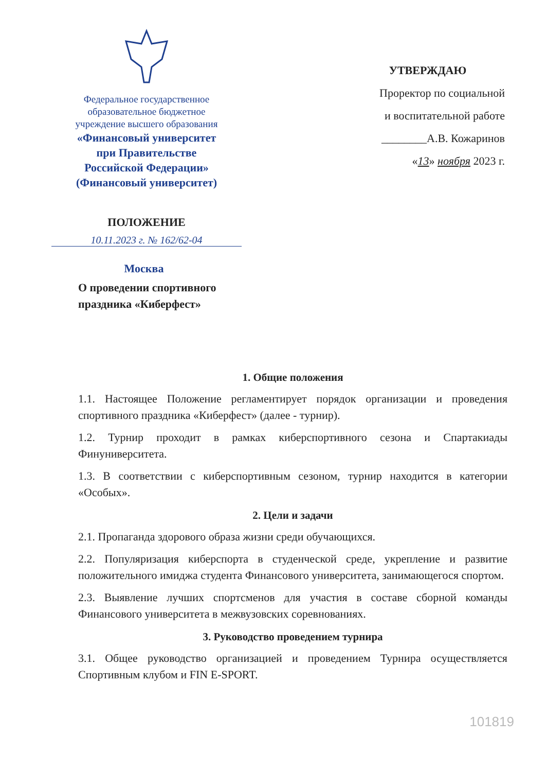Федеральное государственное
образовательное бюджетное
учреждение высшего образования
«Финансовый университет
при Правительстве
Российской Федерации»
(Финансовый университет)
УТВЕРЖДАЮ
Проректор по социальной
и воспитательной работе
________А.В. Кожаринов
«13» ноября 2023 г.
ПОЛОЖЕНИЕ
10.11.2023 г. № 162/62-04
Москва
О проведении спортивного
праздника «Киберфест»
1. Общие положения
1.1. Настоящее Положение регламентирует порядок организации и проведения спортивного праздника «Киберфест» (далее - турнир).
1.2. Турнир проходит в рамках киберспортивного сезона и Спартакиады Финуниверситета.
1.3. В соответствии с киберспортивным сезоном, турнир находится в категории «Особых».
2. Цели и задачи
2.1. Пропаганда здорового образа жизни среди обучающихся.
2.2. Популяризация киберспорта в студенческой среде, укрепление и развитие положительного имиджа студента Финансового университета, занимающегося спортом.
2.3. Выявление лучших спортсменов для участия в составе сборной команды Финансового университета в межвузовских соревнованиях.
3. Руководство проведением турнира
3.1. Общее руководство организацией и проведением Турнира осуществляется Спортивным клубом и FIN E-SPORT.
101819